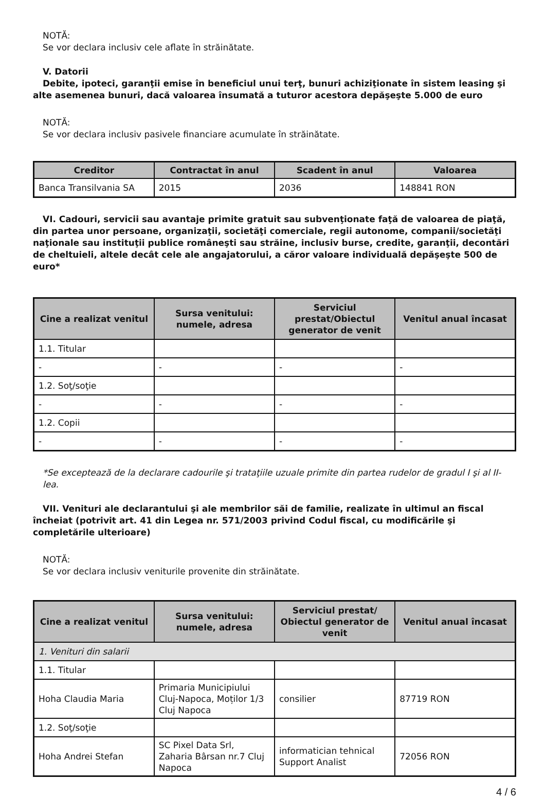NOTĂ:
Se vor declara inclusiv cele aflate în străinătate.
V. Datorii
Debite, ipoteci, garanţii emise în beneficiul unui terţ, bunuri achiziţionate în sistem leasing şi alte asemenea bunuri, dacă valoarea însumată a tuturor acestora depăşeşte 5.000 de euro
NOTĂ:
Se vor declara inclusiv pasivele financiare acumulate în străinătate.
| Creditor | Contractat în anul | Scadent în anul | Valoarea |
| --- | --- | --- | --- |
| Banca Transilvania SA | 2015 | 2036 | 148841 RON |
VI. Cadouri, servicii sau avantaje primite gratuit sau subvenţionate faţă de valoarea de piaţă, din partea unor persoane, organizaţii, societăţi comerciale, regii autonome, companii/societăţi naţionale sau instituţii publice româneşti sau străine, inclusiv burse, credite, garanţii, decontări de cheltuieli, altele decât cele ale angajatorului, a căror valoare individuală depăşeşte 500 de euro*
| Cine a realizat venitul | Sursa venitului: numele, adresa | Serviciul prestat/Obiectul generator de venit | Venitul anual încasat |
| --- | --- | --- | --- |
| 1.1. Titular | | | |
| - | - | - | - |
| 1.2. Soţ/soţie | | | |
| - | - | - | - |
| 1.2. Copii | | | |
| - | - | - | - |
*Se exceptează de la declarare cadourile şi trataţiile uzuale primite din partea rudelor de gradul I şi al II-lea.
VII. Venituri ale declarantului şi ale membrilor săi de familie, realizate în ultimul an fiscal încheiat (potrivit art. 41 din Legea nr. 571/2003 privind Codul fiscal, cu modificările şi completările ulterioare)
NOTĂ:
Se vor declara inclusiv veniturile provenite din străinătate.
| Cine a realizat venitul | Sursa venitului: numele, adresa | Serviciul prestat/ Obiectul generator de venit | Venitul anual încasat |
| --- | --- | --- | --- |
| 1. Venituri din salarii | | | |
| 1.1. Titular | | | |
| Hoha Claudia Maria | Primaria Municipiului Cluj-Napoca, Moților 1/3 Cluj Napoca | consilier | 87719 RON |
| 1.2. Soţ/soţie | | | |
| Hoha Andrei Stefan | SC Pixel Data Srl, Zaharia Bârsan nr.7 Cluj Napoca | informatician tehnical Support Analist | 72056 RON |
4 / 6